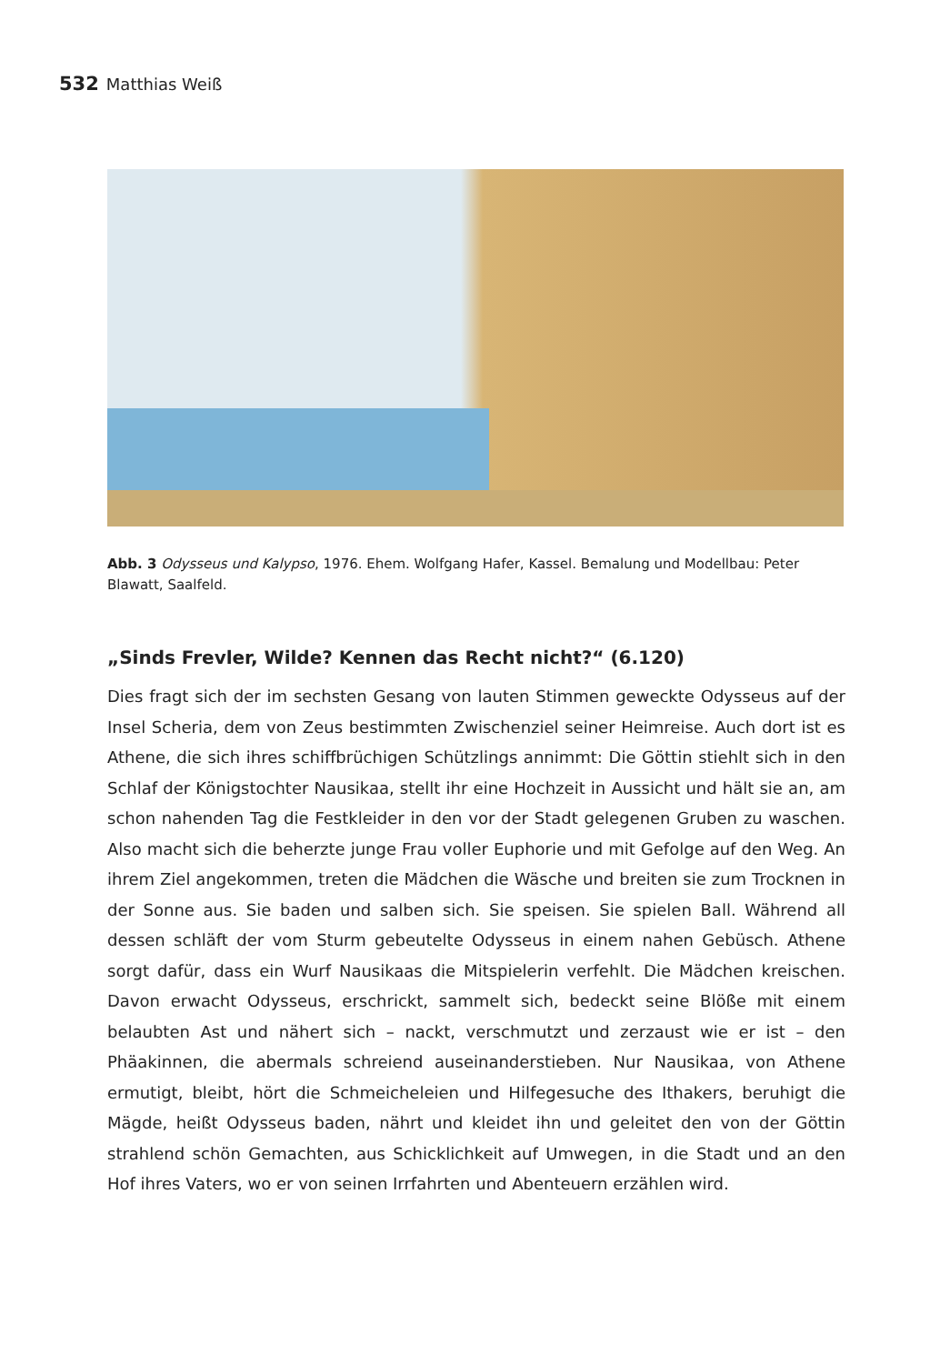532 Matthias Weiß
Abb. 3 Odysseus und Kalypso, 1976. Ehem. Wolfgang Hafer, Kassel. Bemalung und Modellbau: Peter Blawatt, Saalfeld.
„Sinds Frevler, Wilde? Kennen das Recht nicht?“ (6.120)
Dies fragt sich der im sechsten Gesang von lauten Stimmen geweckte Odysseus auf der Insel Scheria, dem von Zeus bestimmten Zwischenziel seiner Heimreise. Auch dort ist es Athene, die sich ihres schiffbrüchigen Schützlings annimmt: Die Göttin stiehlt sich in den Schlaf der Königstochter Nausikaa, stellt ihr eine Hochzeit in Aussicht und hält sie an, am schon nahenden Tag die Festkleider in den vor der Stadt gelegenen Gruben zu waschen. Also macht sich die beherzte junge Frau voller Euphorie und mit Gefolge auf den Weg. An ihrem Ziel angekommen, treten die Mädchen die Wäsche und breiten sie zum Trocknen in der Sonne aus. Sie baden und salben sich. Sie speisen. Sie spielen Ball. Während all dessen schläft der vom Sturm gebeutelte Odysseus in einem nahen Gebüsch. Athene sorgt dafür, dass ein Wurf Nausikaas die Mitspielerin verfehlt. Die Mädchen kreischen. Davon erwacht Odysseus, erschrickt, sammelt sich, bedeckt seine Blöße mit einem belaubten Ast und nähert sich – nackt, verschmutzt und zerzaust wie er ist – den Phäakinnen, die abermals schreiend auseinanderstieben. Nur Nausikaa, von Athene ermutigt, bleibt, hört die Schmeicheleien und Hilfegesuche des Ithakers, beruhigt die Mägde, heißt Odysseus baden, nährt und kleidet ihn und geleitet den von der Göttin strahlend schön Gemachten, aus Schicklichkeit auf Umwegen, in die Stadt und an den Hof ihres Vaters, wo er von seinen Irrfahrten und Abenteuern erzählen wird.